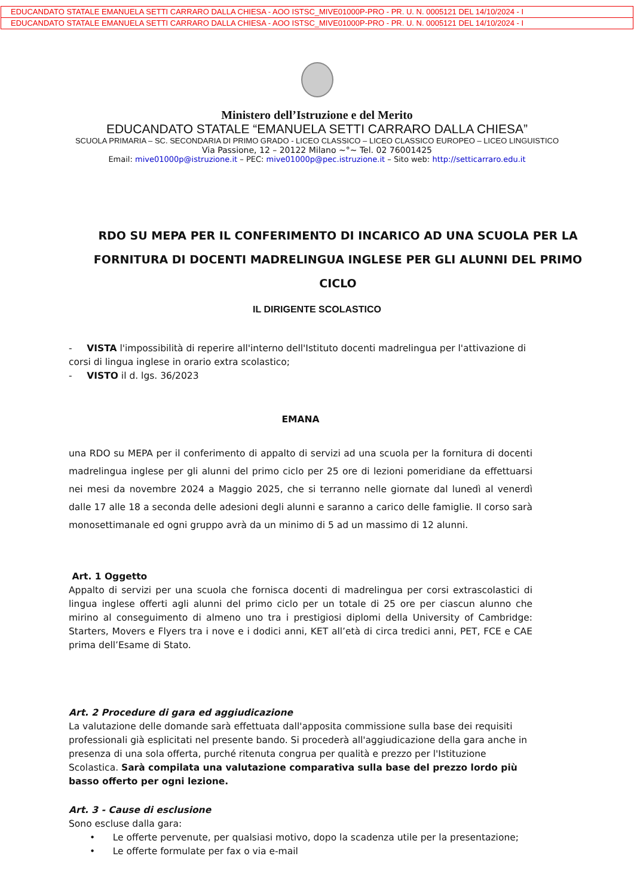EDUCANDATO STATALE EMANUELA SETTI CARRARO DALLA CHIESA - AOO ISTSC_MIVE01000P-PRO - PR. U. N. 0005121 DEL 14/10/2024 - I
EDUCANDATO STATALE EMANUELA SETTI CARRARO DALLA CHIESA - AOO ISTSC_MIVE01000P-PRO - PR. U. N. 0005121 DEL 14/10/2024 - I
Ministero dell’Istruzione e del Merito
EDUCANDATO STATALE “EMANUELA SETTI CARRARO DALLA CHIESA”
SCUOLA PRIMARIA – SC. SECONDARIA DI PRIMO GRADO - LICEO CLASSICO – LICEO CLASSICO EUROPEO – LICEO LINGUISTICO
Via Passione, 12 – 20122 Milano ~°~ Tel. 02 76001425
Email: mive01000p@istruzione.it – PEC: mive01000p@pec.istruzione.it – Sito web: http://setticarraro.edu.it
RDO SU MEPA PER IL CONFERIMENTO DI INCARICO AD UNA SCUOLA PER LA FORNITURA DI DOCENTI MADRELINGUA INGLESE PER GLI ALUNNI DEL PRIMO CICLO
IL DIRIGENTE SCOLASTICO
- VISTA l'impossibilità di reperire all'interno dell'Istituto docenti madrelingua per l'attivazione di corsi di lingua inglese in orario extra scolastico;
- VISTO il d. lgs. 36/2023
EMANA
una RDO su MEPA per il conferimento di appalto di servizi ad una scuola per la fornitura di docenti madrelingua inglese per gli alunni del primo ciclo per 25 ore di lezioni pomeridiane da effettuarsi nei mesi da novembre 2024 a Maggio 2025, che si terranno nelle giornate dal lunedì al venerdì dalle 17 alle 18 a seconda delle adesioni degli alunni e saranno a carico delle famiglie. Il corso sarà monosettimanale ed ogni gruppo avrà da un minimo di 5 ad un massimo di 12 alunni.
Art. 1 Oggetto
Appalto di servizi per una scuola che fornisca docenti di madrelingua per corsi extrascolastici di lingua inglese offerti agli alunni del primo ciclo per un totale di 25 ore per ciascun alunno che mirino al conseguimento di almeno uno tra i prestigiosi diplomi della University of Cambridge: Starters, Movers e Flyers tra i nove e i dodici anni, KET all’età di circa tredici anni, PET, FCE e CAE prima dell’Esame di Stato.
Art. 2 Procedure di gara ed aggiudicazione
La valutazione delle domande sarà effettuata dall'apposita commissione sulla base dei requisiti professionali già esplicitati nel presente bando. Si procederà all'aggiudicazione della gara anche in presenza di una sola offerta, purché ritenuta congrua per qualità e prezzo per l'Istituzione Scolastica. Sarà compilata una valutazione comparativa sulla base del prezzo lordo più basso offerto per ogni lezione.
Art. 3 - Cause di esclusione
Sono escluse dalla gara:
• Le offerte pervenute, per qualsiasi motivo, dopo la scadenza utile per la presentazione;
• Le offerte formulate per fax o via e-mail